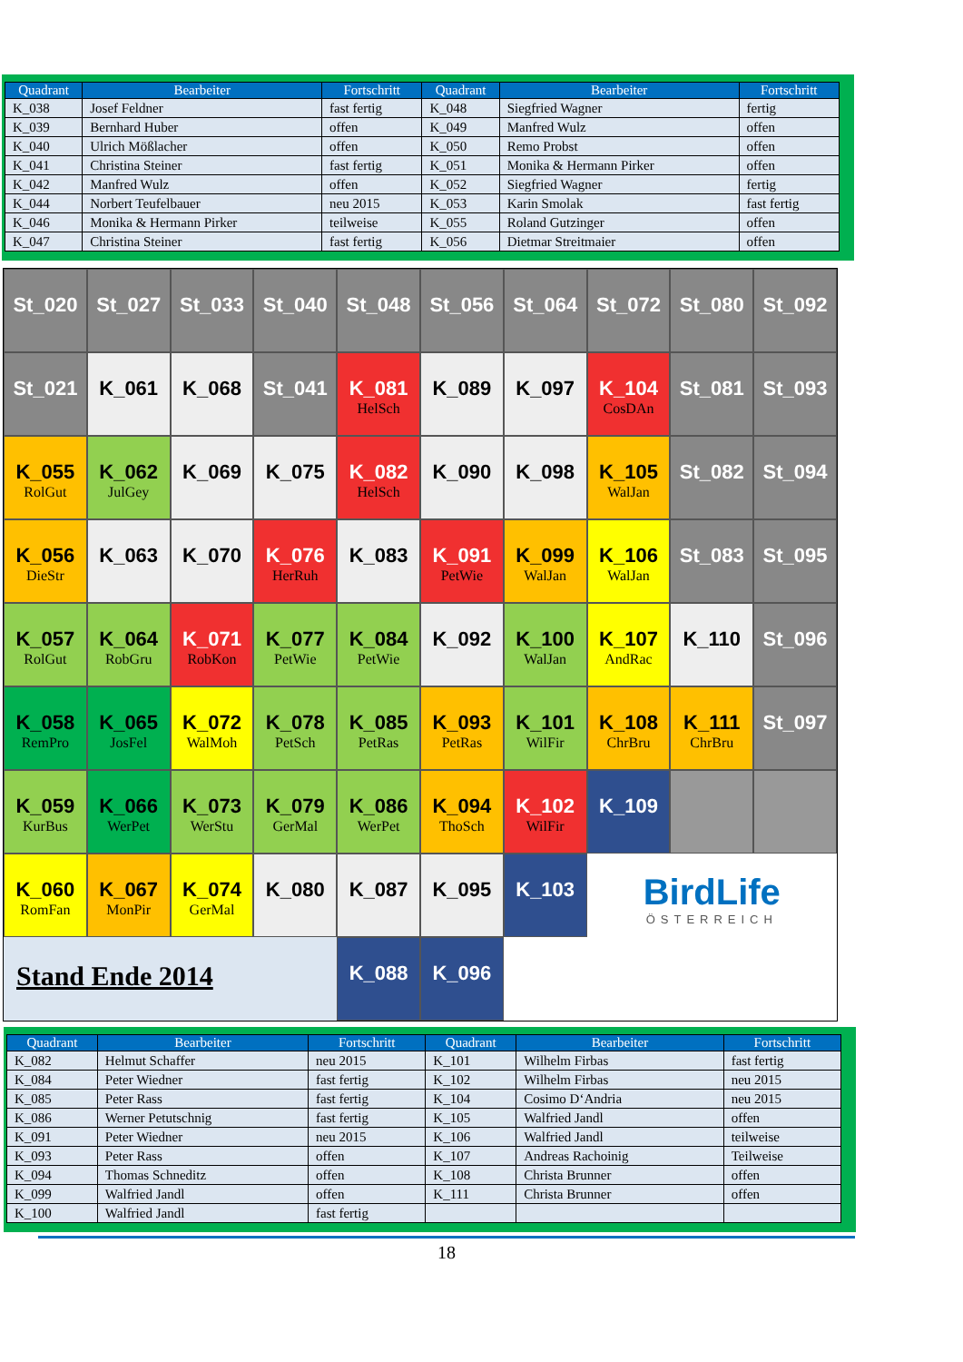| Quadrant | Bearbeiter | Fortschritt | Quadrant | Bearbeiter | Fortschritt |
| --- | --- | --- | --- | --- | --- |
| K_038 | Josef Feldner | fast fertig | K_048 | Siegfried Wagner | fertig |
| K_039 | Bernhard Huber | offen | K_049 | Manfred Wulz | offen |
| K_040 | Ulrich Mößlacher | offen | K_050 | Remo Probst | offen |
| K_041 | Christina Steiner | fast fertig | K_051 | Monika & Hermann Pirker | offen |
| K_042 | Manfred Wulz | offen | K_052 | Siegfried Wagner | fertig |
| K_044 | Norbert Teufelbauer | neu 2015 | K_053 | Karin Smolak | fast fertig |
| K_046 | Monika & Hermann Pirker | teilweise | K_055 | Roland Gutzinger | offen |
| K_047 | Christina Steiner | fast fertig | K_056 | Dietmar Streitmaier | offen |
St_020
St_027
St_033
St_040
St_048
St_056
St_064
St_072
St_080
St_092
St_021
K_061
K_068
St_041
K_081
HelSch
K_089
K_097
K_104
CosDAn
St_081
St_093
K_055
RolGut
K_062
JulGey
K_069
K_075
K_082
HelSch
K_090
K_098
K_105
WalJan
St_082
St_094
K_056
DieStr
K_063
K_070
K_076
HerRuh
K_083
K_091
PetWie
K_099
WalJan
K_106
WalJan
St_083
St_095
K_057
RolGut
K_064
RobGru
K_071
RobKon
K_077
PetWie
K_084
PetWie
K_092
K_100
WalJan
K_107
AndRac
K_110
St_096
K_058
RemPro
K_065
JosFel
K_072
WalMoh
K_078
PetSch
K_085
PetRas
K_093
PetRas
K_101
WilFir
K_108
ChrBru
K_111
ChrBru
St_097
K_059
KurBus
K_066
WerPet
K_073
WerStu
K_079
GerMal
K_086
WerPet
K_094
ThoSch
K_102
WilFir
K_109
K_060
RomFan
K_067
MonPir
K_074
GerMal
K_080
K_087
K_095
K_103
BirdLife
ÖSTERREICH
Stand Ende 2014
K_088
K_096
| Quadrant | Bearbeiter | Fortschritt | Quadrant | Bearbeiter | Fortschritt |
| --- | --- | --- | --- | --- | --- |
| K_082 | Helmut Schaffer | neu 2015 | K_101 | Wilhelm Firbas | fast fertig |
| K_084 | Peter Wiedner | fast fertig | K_102 | Wilhelm Firbas | neu 2015 |
| K_085 | Peter Rass | fast fertig | K_104 | Cosimo D‘Andria | neu 2015 |
| K_086 | Werner Petutschnig | fast fertig | K_105 | Walfried Jandl | offen |
| K_091 | Peter Wiedner | neu 2015 | K_106 | Walfried Jandl | teilweise |
| K_093 | Peter Rass | offen | K_107 | Andreas Rachoinig | Teilweise |
| K_094 | Thomas Schneditz | offen | K_108 | Christa Brunner | offen |
| K_099 | Walfried Jandl | offen | K_111 | Christa Brunner | offen |
| K_100 | Walfried Jandl | fast fertig | | | |
18